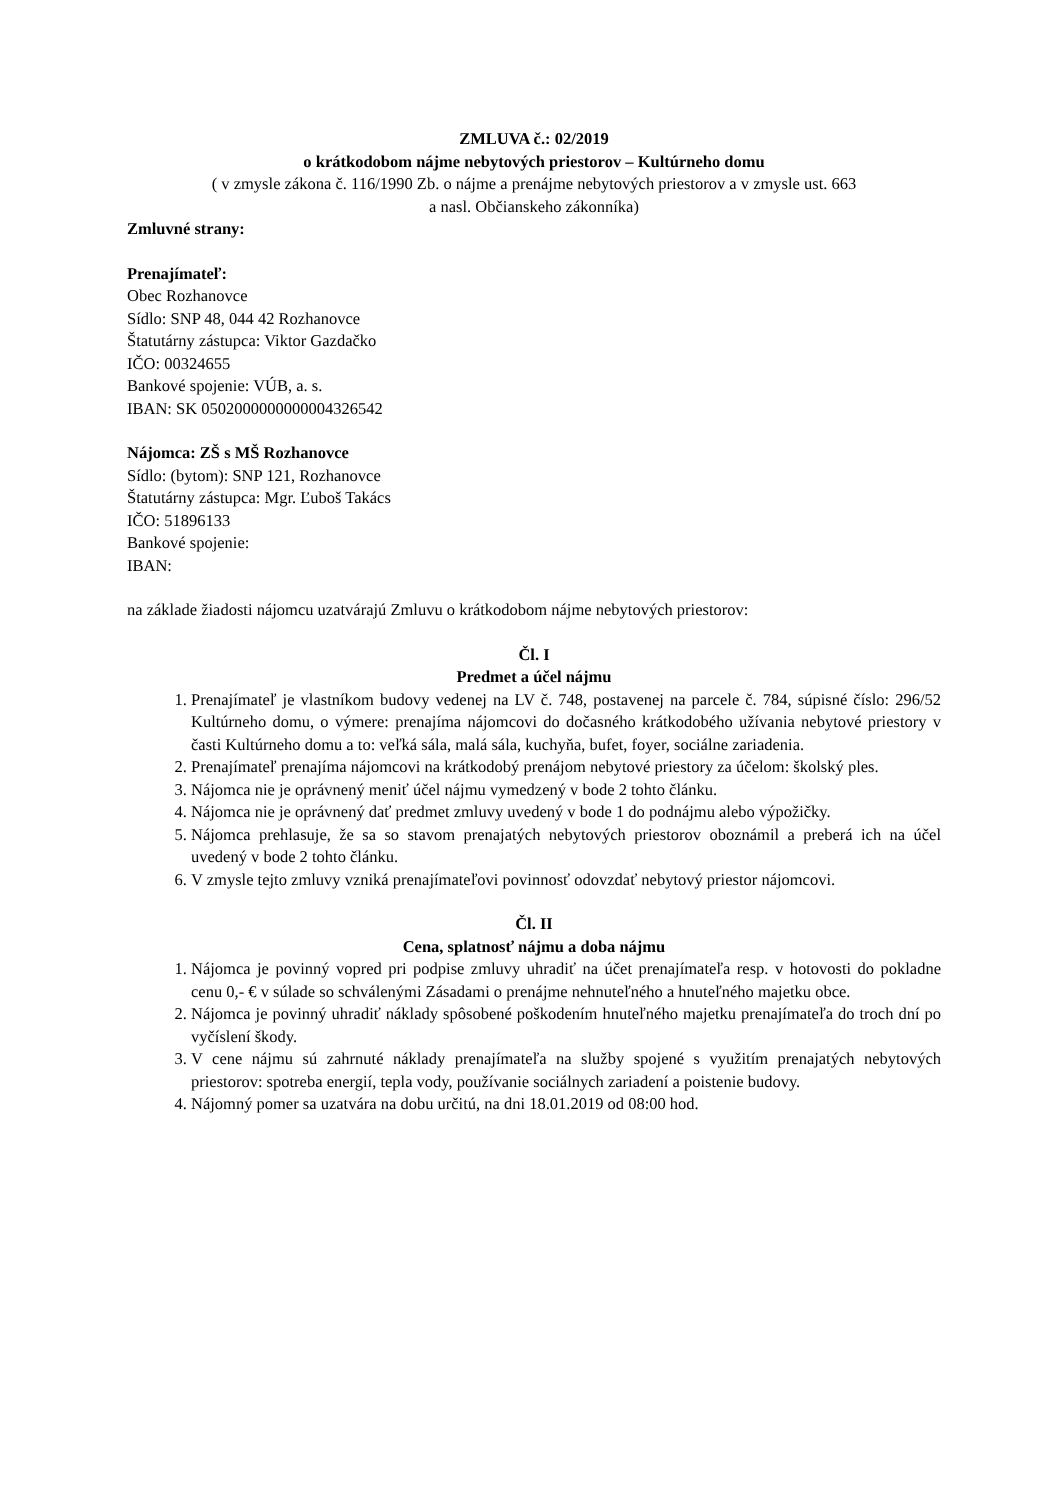ZMLUVA č.: 02/2019
o krátkodobom nájme nebytových priestorov – Kultúrneho domu
( v zmysle zákona č. 116/1990 Zb. o nájme a prenájme nebytových priestorov a v zmysle ust. 663
a nasl. Občianskeho zákonníka)
Zmluvné strany:
Prenajímateľ:
Obec Rozhanovce
Sídlo: SNP 48, 044 42 Rozhanovce
Štatutárny zástupca: Viktor Gazdačko
IČO: 00324655
Bankové spojenie: VÚB, a. s.
IBAN: SK 0502000000000004326542
Nájomca: ZŠ s MŠ Rozhanovce
Sídlo: (bytom): SNP 121, Rozhanovce
Štatutárny zástupca: Mgr. Ľuboš Takács
IČO: 51896133
Bankové spojenie:
IBAN:
na základe žiadosti nájomcu uzatvárajú Zmluvu o krátkodobom nájme nebytových priestorov:
Čl. I
Predmet a účel nájmu
1. Prenajímateľ je vlastníkom budovy vedenej na LV č. 748, postavenej na parcele č. 784, súpisné číslo: 296/52 Kultúrneho domu, o výmere: prenajíma nájomcovi do dočasného krátkodobého užívania nebytové priestory v časti Kultúrneho domu a to: veľká sála, malá sála, kuchyňa, bufet, foyer, sociálne zariadenia.
2. Prenajímateľ prenajíma nájomcovi na krátkodobý prenájom nebytové priestory za účelom: školský ples.
3. Nájomca nie je oprávnený meniť účel nájmu vymedzený v bode 2 tohto článku.
4. Nájomca nie je oprávnený dať predmet zmluvy uvedený v bode 1 do podnájmu alebo výpožičky.
5. Nájomca prehlasuje, že sa so stavom prenajatých nebytových priestorov oboznámil a preberá ich na účel uvedený v bode 2 tohto článku.
6. V zmysle tejto zmluvy vzniká prenajímateľovi povinnosť odovzdať nebytový priestor nájomcovi.
Čl. II
Cena, splatnosť nájmu a doba nájmu
1. Nájomca je povinný vopred pri podpise zmluvy uhradiť na účet prenajímateľa resp. v hotovosti do pokladne cenu 0,- € v súlade so schválenými Zásadami o prenájme nehnuteľného a hnuteľného majetku obce.
2. Nájomca je povinný uhradiť náklady spôsobené poškodením hnuteľného majetku prenajímateľa do troch dní po vyčíslení škody.
3. V cene nájmu sú zahrnuté náklady prenajímateľa na služby spojené s využitím prenajatých nebytových priestorov: spotreba energií, tepla vody, používanie sociálnych zariadení a poistenie budovy.
4. Nájomný pomer sa uzatvára na dobu určitú, na dni 18.01.2019 od 08:00 hod.